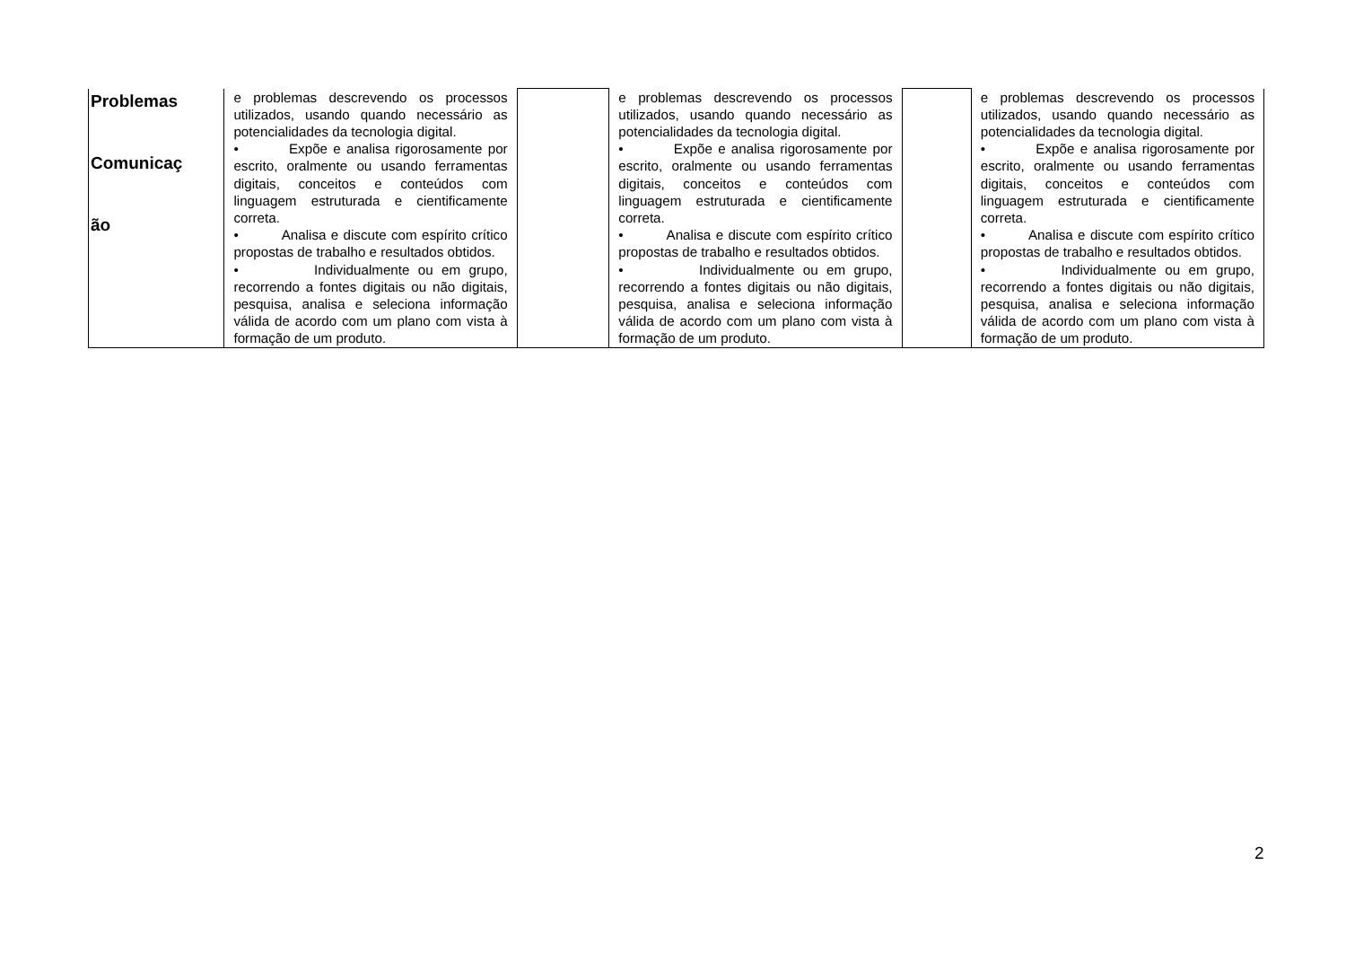| Problemas Comunicaç ão | e problemas descrevendo os processos utilizados, usando quando necessário as potencialidades da tecnologia digital. • Expõe e analisa rigorosamente por escrito, oralmente ou usando ferramentas digitais, conceitos e conteúdos com linguagem estruturada e cientificamente correta. • Analisa e discute com espírito crítico propostas de trabalho e resultados obtidos. • Individualmente ou em grupo, recorrendo a fontes digitais ou não digitais, pesquisa, analisa e seleciona informação válida de acordo com um plano com vista à formação de um produto. | | e problemas descrevendo os processos utilizados, usando quando necessário as potencialidades da tecnologia digital. • Expõe e analisa rigorosamente por escrito, oralmente ou usando ferramentas digitais, conceitos e conteúdos com linguagem estruturada e cientificamente correta. • Analisa e discute com espírito crítico propostas de trabalho e resultados obtidos. • Individualmente ou em grupo, recorrendo a fontes digitais ou não digitais, pesquisa, analisa e seleciona informação válida de acordo com um plano com vista à formação de um produto. | | e problemas descrevendo os processos utilizados, usando quando necessário as potencialidades da tecnologia digital. • Expõe e analisa rigorosamente por escrito, oralmente ou usando ferramentas digitais, conceitos e conteúdos com linguagem estruturada e cientificamente correta. • Analisa e discute com espírito crítico propostas de trabalho e resultados obtidos. • Individualmente ou em grupo, recorrendo a fontes digitais ou não digitais, pesquisa, analisa e seleciona informação válida de acordo com um plano com vista à formação de um produto. |
2